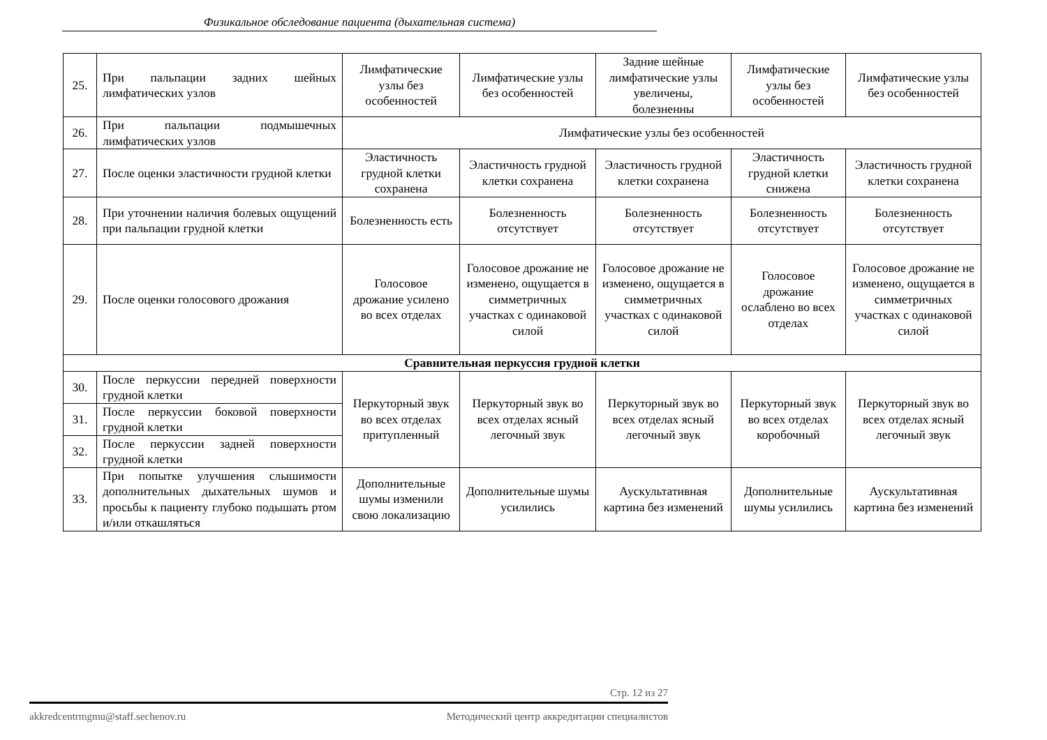Физикальное обследование пациента (дыхательная система)
| 25. | При пальпации задних шейных лимфатических узлов | Лимфатические узлы без особенностей | Лимфатические узлы без особенностей | Задние шейные лимфатические узлы увеличены, болезненны | Лимфатические узлы без особенностей | Лимфатические узлы без особенностей |
| 26. | При пальпации подмышечных лимфатических узлов | Лимфатические узлы без особенностей | | | | |
| 27. | После оценки эластичности грудной клетки | Эластичность грудной клетки сохранена | Эластичность грудной клетки сохранена | Эластичность грудной клетки сохранена | Эластичность грудной клетки снижена | Эластичность грудной клетки сохранена |
| 28. | При уточнении наличия болевых ощущений при пальпации грудной клетки | Болезненность есть | Болезненность отсутствует | Болезненность отсутствует | Болезненность отсутствует | Болезненность отсутствует |
| 29. | После оценки голосового дрожания | Голосовое дрожание усилено во всех отделах | Голосовое дрожание не изменено, ощущается в симметричных участках с одинаковой силой | Голосовое дрожание не изменено, ощущается в симметричных участках с одинаковой силой | Голосовое дрожание ослаблено во всех отделах | Голосовое дрожание не изменено, ощущается в симметричных участках с одинаковой силой |
| Сравнительная перкуссия грудной клетки | | | | | | |
| 30. | После перкуссии передней поверхности грудной клетки | Перкуторный звук во всех отделах притупленный | Перкуторный звук во всех отделах ясный легочный звук | Перкуторный звук во всех отделах ясный легочный звук | Перкуторный звук во всех отделах коробочный | Перкуторный звук во всех отделах ясный легочный звук |
| 31. | После перкуссии боковой поверхности грудной клетки | | | | | |
| 32. | После перкуссии задней поверхности грудной клетки | | | | | |
| 33. | При попытке улучшения слышимости дополнительных дыхательных шумов и просьбы к пациенту глубоко подышать ртом и/или откашляться | Дополнительные шумы изменили свою локализацию | Дополнительные шумы усилились | Аускультативная картина без изменений | Дополнительные шумы усилились | Аускультативная картина без изменений |
Стр. 12 из 27
akkredcentrmgmu@staff.sechenov.ru Методический центр аккредитации специалистов